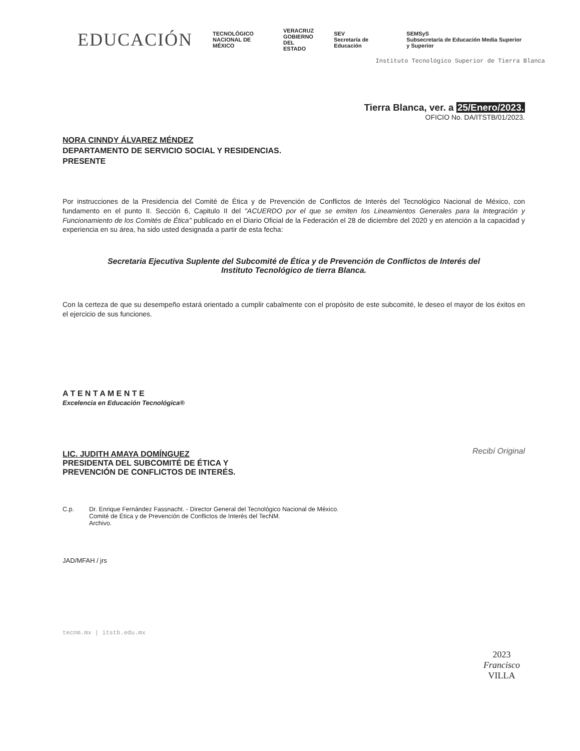EDUCACIÓN
TECNOLÓGICO
NACIONAL DE MÉXICO
VERACRUZ
GOBIERNO
DEL ESTADO
SEV
Secretaría de Educación
SEMSyS
Subsecretaría de Educación Media Superior y Superior
Instituto Tecnológico Superior de Tierra Blanca
Tierra Blanca, ver. a 25/Enero/2023.
OFICIO No. DA/ITSTB/01/2023.
NORA CINNDY ÁLVAREZ MÉNDEZ
DEPARTAMENTO DE SERVICIO SOCIAL Y RESIDENCIAS.
PRESENTE
Por instrucciones de la Presidencia del Comité de Ética y de Prevención de Conflictos de Interés del Tecnológico Nacional de México, con fundamento en el punto II. Sección 6, Capitulo II del "ACUERDO por el que se emiten los Lineamientos Generales para la Integración y Funcionamiento de los Comités de Ética" publicado en el Diario Oficial de la Federación el 28 de diciembre del 2020 y en atención a la capacidad y experiencia en su área, ha sido usted designada a partir de esta fecha:
Secretaria Ejecutiva Suplente del Subcomité de Ética y de Prevención de Conflictos de Interés del
Instituto Tecnológico de tierra Blanca.
Con la certeza de que su desempeño estará orientado a cumplir cabalmente con el propósito de este subcomité, le deseo el mayor de los éxitos en el ejercicio de sus funciones.
A T E N T A M E N T E
Excelencia en Educación Tecnológica®
LIC. JUDITH AMAYA DOMÍNGUEZ
PRESIDENTA DEL SUBCOMITÉ DE ÉTICA Y
PREVENCIÓN DE CONFLICTOS DE INTERÉS.
Recibí Original
C.p. Dr. Enrique Fernández Fassnacht. - Director General del Tecnológico Nacional de México.
Comité de Ética y de Prevención de Conflictos de Interés del TecNM.
Archivo.
JAD/MFAH / jrs
tecnm.mx | itstb.edu.mx
2023
Francisco
VILLA